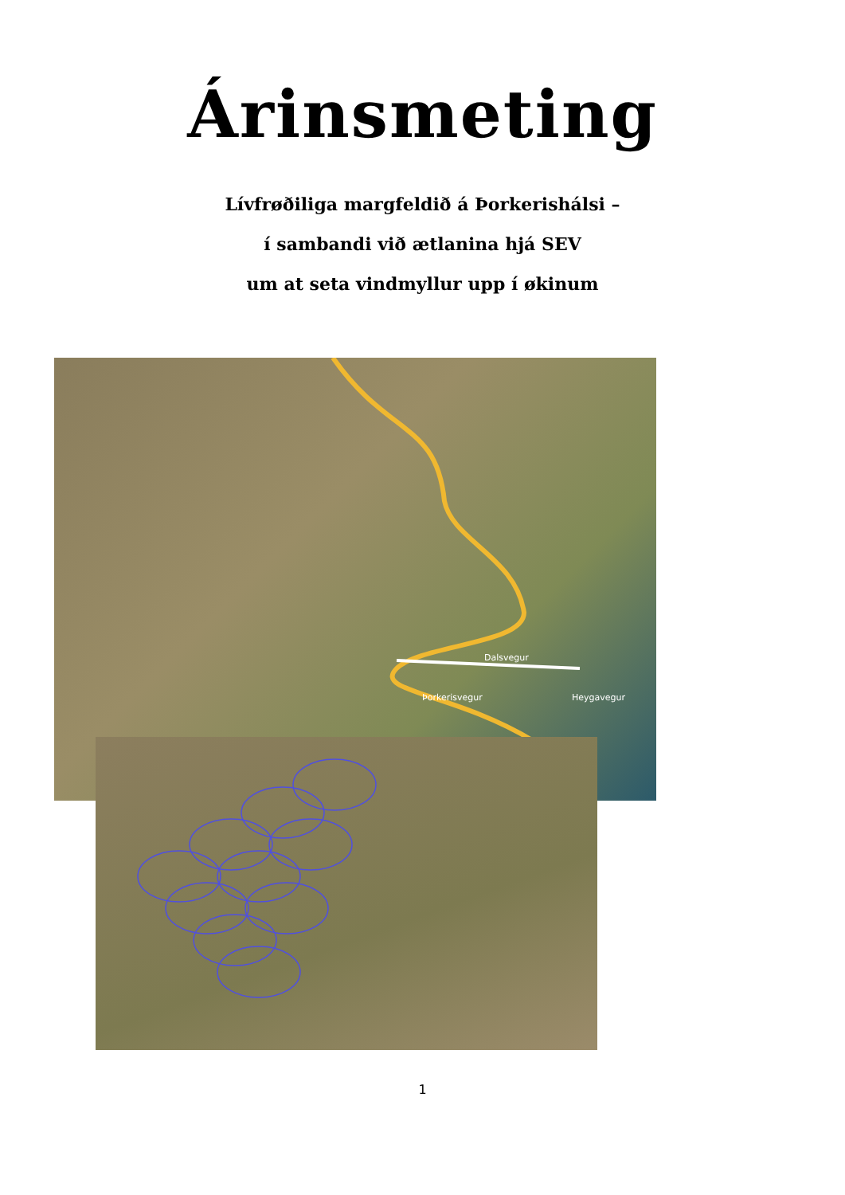Árinsmeting
Lívfrøðiliga margfeldið á Þorkerishálsi –
í sambandi við ætlanina hjá SEV
um at seta vindmyllur upp í økinum
Dalsvegur
Heygavegur Þorkerisvegur
1